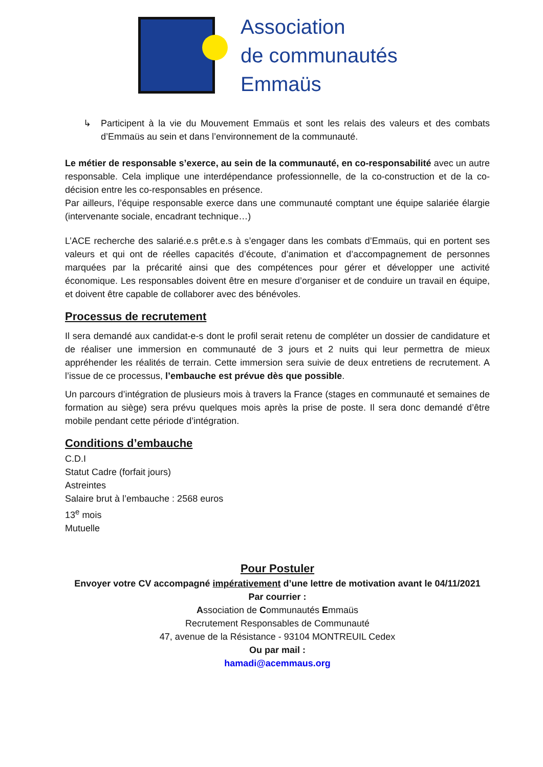Association
de communautés
Emmaüs
↳ Participent à la vie du Mouvement Emmaüs et sont les relais des valeurs et des combats d’Emmaüs au sein et dans l’environnement de la communauté.
Le métier de responsable s’exerce, au sein de la communauté, en co-responsabilité avec un autre responsable. Cela implique une interdépendance professionnelle, de la co-construction et de la co-décision entre les co-responsables en présence.
Par ailleurs, l’équipe responsable exerce dans une communauté comptant une équipe salariée élargie (intervenante sociale, encadrant technique…)
L’ACE recherche des salarié.e.s prêt.e.s à s’engager dans les combats d’Emmaüs, qui en portent ses valeurs et qui ont de réelles capacités d’écoute, d’animation et d’accompagnement de personnes marquées par la précarité ainsi que des compétences pour gérer et développer une activité économique. Les responsables doivent être en mesure d’organiser et de conduire un travail en équipe, et doivent être capable de collaborer avec des bénévoles.
Processus de recrutement
Il sera demandé aux candidat-e-s dont le profil serait retenu de compléter un dossier de candidature et de réaliser une immersion en communauté de 3 jours et 2 nuits qui leur permettra de mieux appréhender les réalités de terrain. Cette immersion sera suivie de deux entretiens de recrutement. A l’issue de ce processus, l’embauche est prévue dès que possible.
Un parcours d’intégration de plusieurs mois à travers la France (stages en communauté et semaines de formation au siège) sera prévu quelques mois après la prise de poste. Il sera donc demandé d’être mobile pendant cette période d’intégration.
Conditions d’embauche
C.D.I
Statut Cadre (forfait jours)
Astreintes
Salaire brut à l’embauche : 2568 euros
13<sup>e</sup> mois
Mutuelle
Pour Postuler
Envoyer votre CV accompagné impérativement d’une lettre de motivation avant le 04/11/2021
Par courrier :
Association de Communautés Emmaüs
Recrutement Responsables de Communauté
47, avenue de la Résistance - 93104 MONTREUIL Cedex
Ou par mail :
hamadi@acemmaus.org